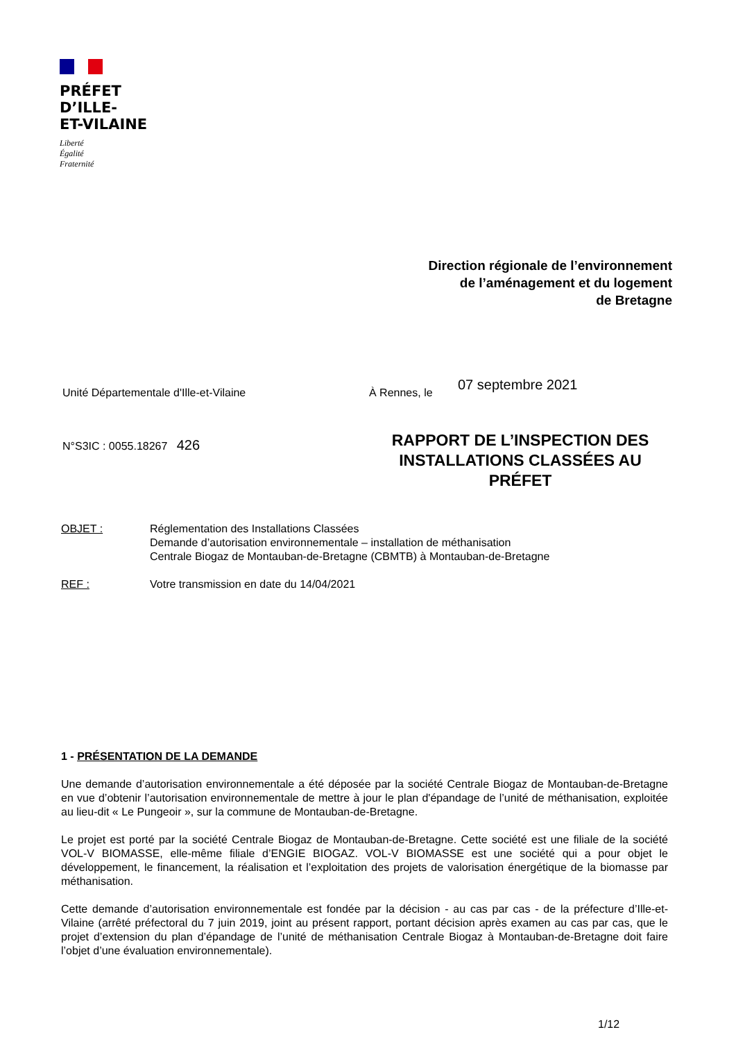PRÉFET
D’ILLE-
ET-VILAINE
Liberté
Égalité
Fraternité
Direction régionale de l’environnement
de l’aménagement et du logement
de Bretagne
Unité Départementale d'Ille-et-Vilaine
À Rennes, le 07 septembre 2021
N°S3IC : 0055.18267 426
RAPPORT DE L’INSPECTION DES INSTALLATIONS CLASSÉES AU PRÉFET
| OBJET : | Réglementation des Installations Classées Demande d’autorisation environnementale – installation de méthanisation Centrale Biogaz de Montauban-de-Bretagne (CBMTB) à Montauban-de-Bretagne |
| REF : | Votre transmission en date du 14/04/2021 |
1 - PRÉSENTATION DE LA DEMANDE
Une demande d’autorisation environnementale a été déposée par la société Centrale Biogaz de Montauban-de-Bretagne en vue d’obtenir l’autorisation environnementale de mettre à jour le plan d'épandage de l’unité de méthanisation, exploitée au lieu-dit « Le Pungeoir », sur la commune de Montauban-de-Bretagne.
Le projet est porté par la société Centrale Biogaz de Montauban-de-Bretagne. Cette société est une filiale de la société VOL-V BIOMASSE, elle-même filiale d’ENGIE BIOGAZ. VOL-V BIOMASSE est une société qui a pour objet le développement, le financement, la réalisation et l’exploitation des projets de valorisation énergétique de la biomasse par méthanisation.
Cette demande d’autorisation environnementale est fondée par la décision - au cas par cas - de la préfecture d’Ille-et-Vilaine (arrêté préfectoral du 7 juin 2019, joint au présent rapport, portant décision après examen au cas par cas, que le projet d’extension du plan d’épandage de l’unité de méthanisation Centrale Biogaz à Montauban-de-Bretagne doit faire l’objet d’une évaluation environnementale).
1/12